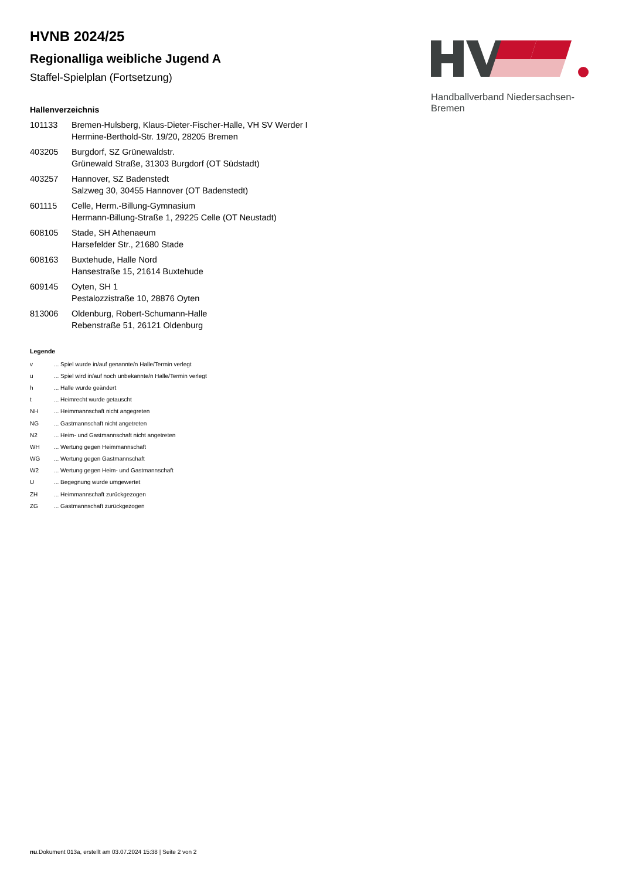Handballverband Niedersachsen-Bremen
HVNB 2024/25
Regionalliga weibliche Jugend A
Staffel-Spielplan (Fortsetzung)
Hallenverzeichnis
| 101133 | Bremen-Hulsberg, Klaus-Dieter-Fischer-Halle, VH SV Werder I Hermine-Berthold-Str. 19/20, 28205 Bremen |
| 403205 | Burgdorf, SZ Grünewaldstr. Grünewald Straße, 31303 Burgdorf (OT Südstadt) |
| 403257 | Hannover, SZ Badenstedt Salzweg 30, 30455 Hannover (OT Badenstedt) |
| 601115 | Celle, Herm.-Billung-Gymnasium Hermann-Billung-Straße 1, 29225 Celle (OT Neustadt) |
| 608105 | Stade, SH Athenaeum Harsefelder Str., 21680 Stade |
| 608163 | Buxtehude, Halle Nord Hansestraße 15, 21614 Buxtehude |
| 609145 | Oyten, SH 1 Pestalozzistraße 10, 28876 Oyten |
| 813006 | Oldenburg, Robert-Schumann-Halle Rebenstraße 51, 26121 Oldenburg |
Legende
| v | ... Spiel wurde in/auf genannte/n Halle/Termin verlegt |
| u | ... Spiel wird in/auf noch unbekannte/n Halle/Termin verlegt |
| h | ... Halle wurde geändert |
| t | ... Heimrecht wurde getauscht |
| NH | ... Heimmannschaft nicht angegreten |
| NG | ... Gastmannschaft nicht angetreten |
| N2 | ... Heim- und Gastmannschaft nicht angetreten |
| WH | ... Wertung gegen Heimmannschaft |
| WG | ... Wertung gegen Gastmannschaft |
| W2 | ... Wertung gegen Heim- und Gastmannschaft |
| U | ... Begegnung wurde umgewertet |
| ZH | ... Heimmannschaft zurückgezogen |
| ZG | ... Gastmannschaft zurückgezogen |
nu.Dokument 013a, erstellt am 03.07.2024 15:38 | Seite 2 von 2